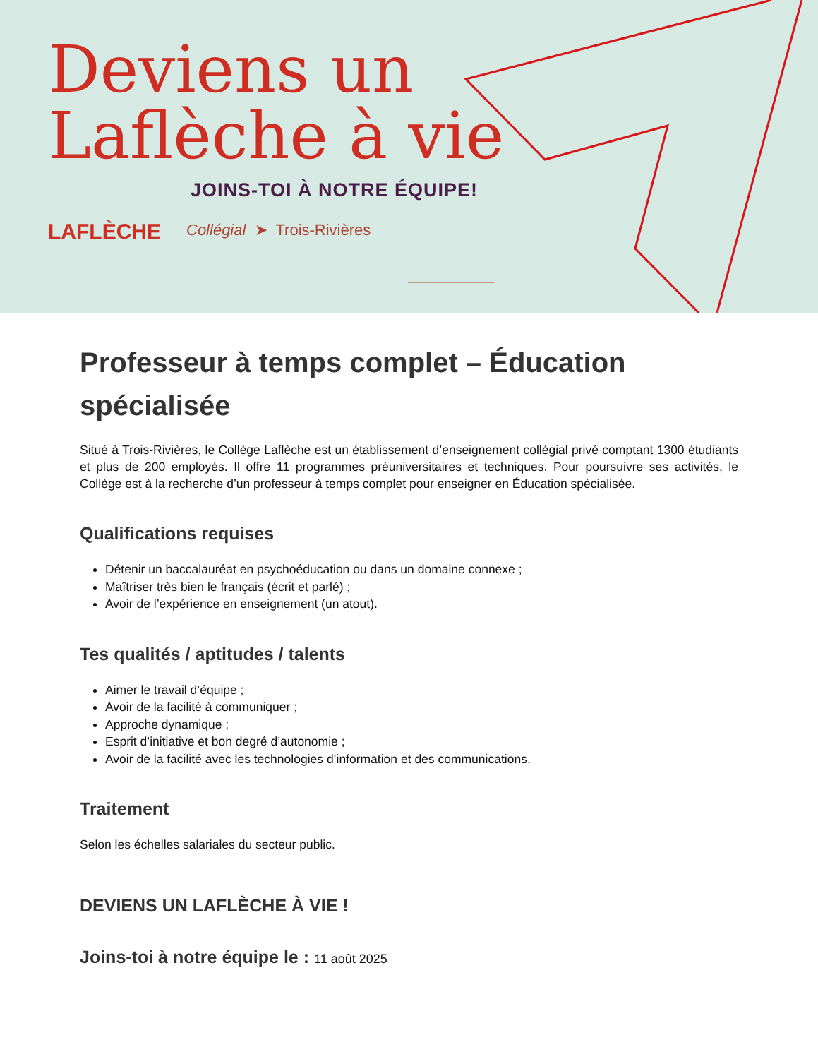Deviens un
Laflèche à vie
JOINS-TOI À NOTRE ÉQUIPE!
LAFLÈCHE
Collégial ➤ Trois-Rivières
Professeur à temps complet – Éducation spécialisée
Situé à Trois-Rivières, le Collège Laflèche est un établissement d’enseignement collégial privé comptant 1300 étudiants et plus de 200 employés. Il offre 11 programmes préuniversitaires et techniques. Pour poursuivre ses activités, le Collège est à la recherche d’un professeur à temps complet pour enseigner en Éducation spécialisée.
Qualifications requises
Détenir un baccalauréat en psychoéducation ou dans un domaine connexe ;
Maîtriser très bien le français (écrit et parlé) ;
Avoir de l’expérience en enseignement (un atout).
Tes qualités / aptitudes / talents
Aimer le travail d’équipe ;
Avoir de la facilité à communiquer ;
Approche dynamique ;
Esprit d’initiative et bon degré d’autonomie ;
Avoir de la facilité avec les technologies d’information et des communications.
Traitement
Selon les échelles salariales du secteur public.
DEVIENS UN LAFLÈCHE À VIE !
Joins-toi à notre équipe le : 11 août 2025